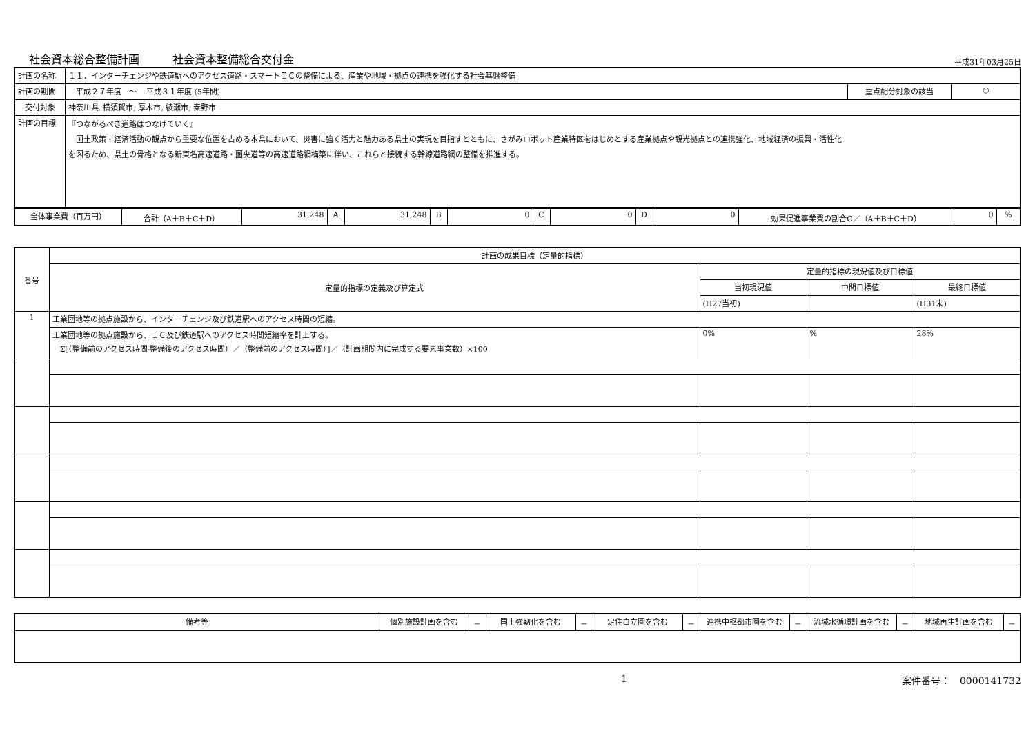社会資本総合整備計画　　　社会資本整備総合交付金 平成31年03月25日
| 計画の名称 | １１．インターチェンジや鉄道駅へのアクセス道路・スマートＩＣの整備による、産業や地域・拠点の連携を強化する社会基盤整備 | | |
| 計画の期間 | 平成２７年度 ～ 平成３１年度 (5年間) | 重点配分対象の該当 | ○ |
| 交付対象 | 神奈川県, 横須賀市, 厚木市, 綾瀬市, 秦野市 | | |
| 計画の目標 | 『つながるべき道路はつなげていく』 国土政策・経済活動の観点から重要な位置を占める本県において、災害に強く活力と魅力ある県土の実現を目指すとともに、さがみロボット産業特区をはじめとする産業拠点や観光拠点との連携強化、地域経済の振興・活性化 を図るため、県土の骨格となる新東名高速道路・圏央道等の高速道路網構築に伴い、これらと接続する幹線道路網の整備を推進する。 | | |
| 全体事業費（百万円） | 合計（A＋B＋C＋D） | 31,248 | A | 31,248 | B | 0 | C | 0 | D | 0 | 効果促進事業費の割合C／（A＋B＋C＋D） | 0 | % |
| 番号 | 計画の成果目標（定量的指標） | | | |
| | 定量的指標の定義及び算定式 | 定量的指標の現況値及び目標値 | | |
| | | 当初現況値 | 中間目標値 | 最終目標値 |
| | | (H27当初) | | (H31末) |
| 1 | 工業団地等の拠点施設から、インターチェンジ及び鉄道駅へのアクセス時間の短縮。 | | | |
| | 工業団地等の拠点施設から、ＩＣ及び鉄道駅へのアクセス時間短縮率を計上する。 Σ[（整備前のアクセス時間-整備後のアクセス時間）／（整備前のアクセス時間）]／（計画期間内に完成する要素事業数）×100 | 0% | % | 28% |
| 備考等 | 個別施設計画を含む | － | 国土強靭化を含む | － | 定住自立圏を含む | － | 連携中枢都市圏を含む | － | 流域水循環計画を含む | － | 地域再生計画を含む | － |
1 案件番号：　0000141732